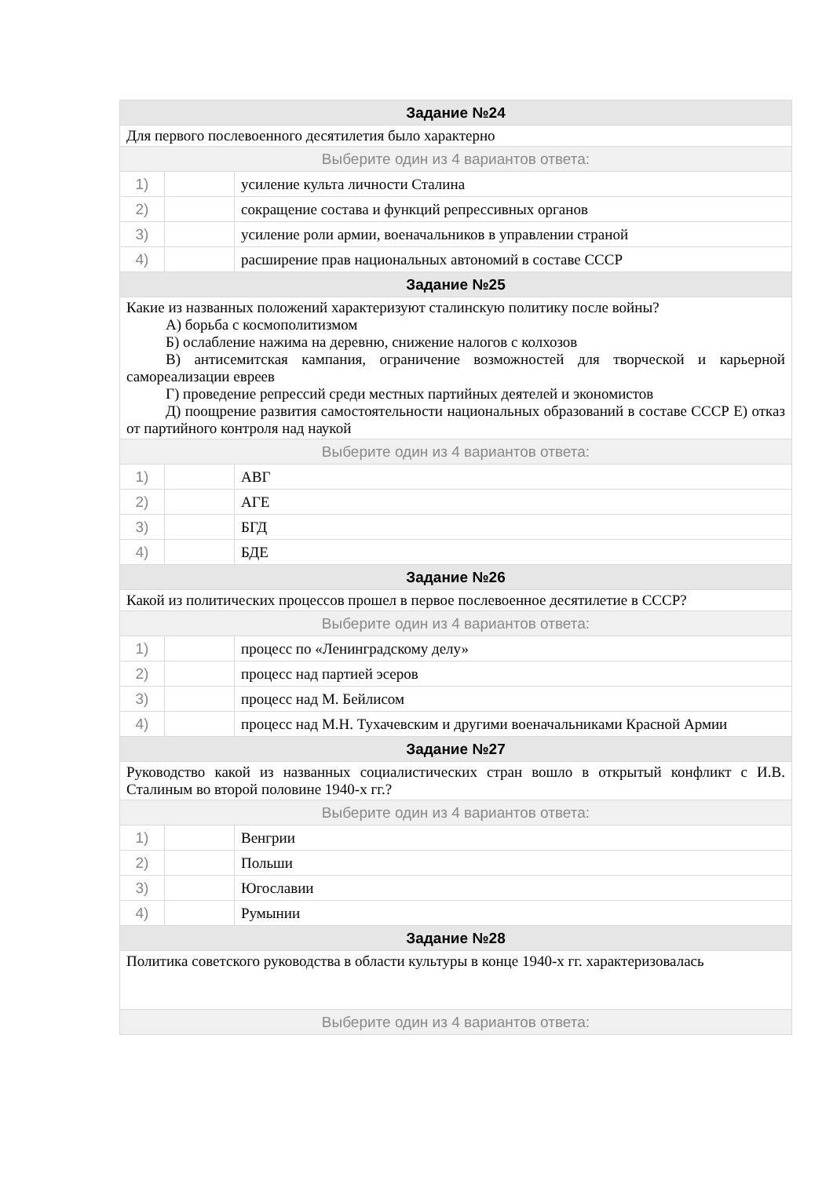| Задание №24 | | |
| --- | --- | --- |
| Для первого послевоенного десятилетия было характерно | | |
| Выберите один из 4 вариантов ответа: | | |
| 1) | | усиление культа личности Сталина |
| 2) | | сокращение состава и функций репрессивных органов |
| 3) | | усиление роли армии, военачальников в управлении страной |
| 4) | | расширение прав национальных автономий в составе СССР |
| Задание №25 | | |
| Какие из названных положений характеризуют сталинскую политику после войны? А) борьба с космополитизмом Б) ослабление нажима на деревню, снижение налогов с колхозов В) антисемитская кампания, ограничение возможностей для творческой и карьерной самореализации евреев Г) проведение репрессий среди местных партийных деятелей и экономистов Д) поощрение развития самостоятельности национальных образований в составе СССР Е) отказ от партийного контроля над наукой | | |
| Выберите один из 4 вариантов ответа: | | |
| 1) | | АВГ |
| 2) | | АГЕ |
| 3) | | БГД |
| 4) | | БДЕ |
| Задание №26 | | |
| Какой из политических процессов прошел в первое послевоенное десятилетие в СССР? | | |
| Выберите один из 4 вариантов ответа: | | |
| 1) | | процесс по «Ленинградскому делу» |
| 2) | | процесс над партией эсеров |
| 3) | | процесс над М. Бейлисом |
| 4) | | процесс над М.Н. Тухачевским и другими военачальниками Красной Армии |
| Задание №27 | | |
| Руководство какой из названных социалистических стран вошло в открытый конфликт с И.В. Сталиным во второй половине 1940-х гг.? | | |
| Выберите один из 4 вариантов ответа: | | |
| 1) | | Венгрии |
| 2) | | Польши |
| 3) | | Югославии |
| 4) | | Румынии |
| Задание №28 | | |
| Политика советского руководства в области культуры в конце 1940-х гг. характеризовалась | | |
| Выберите один из 4 вариантов ответа: | | |